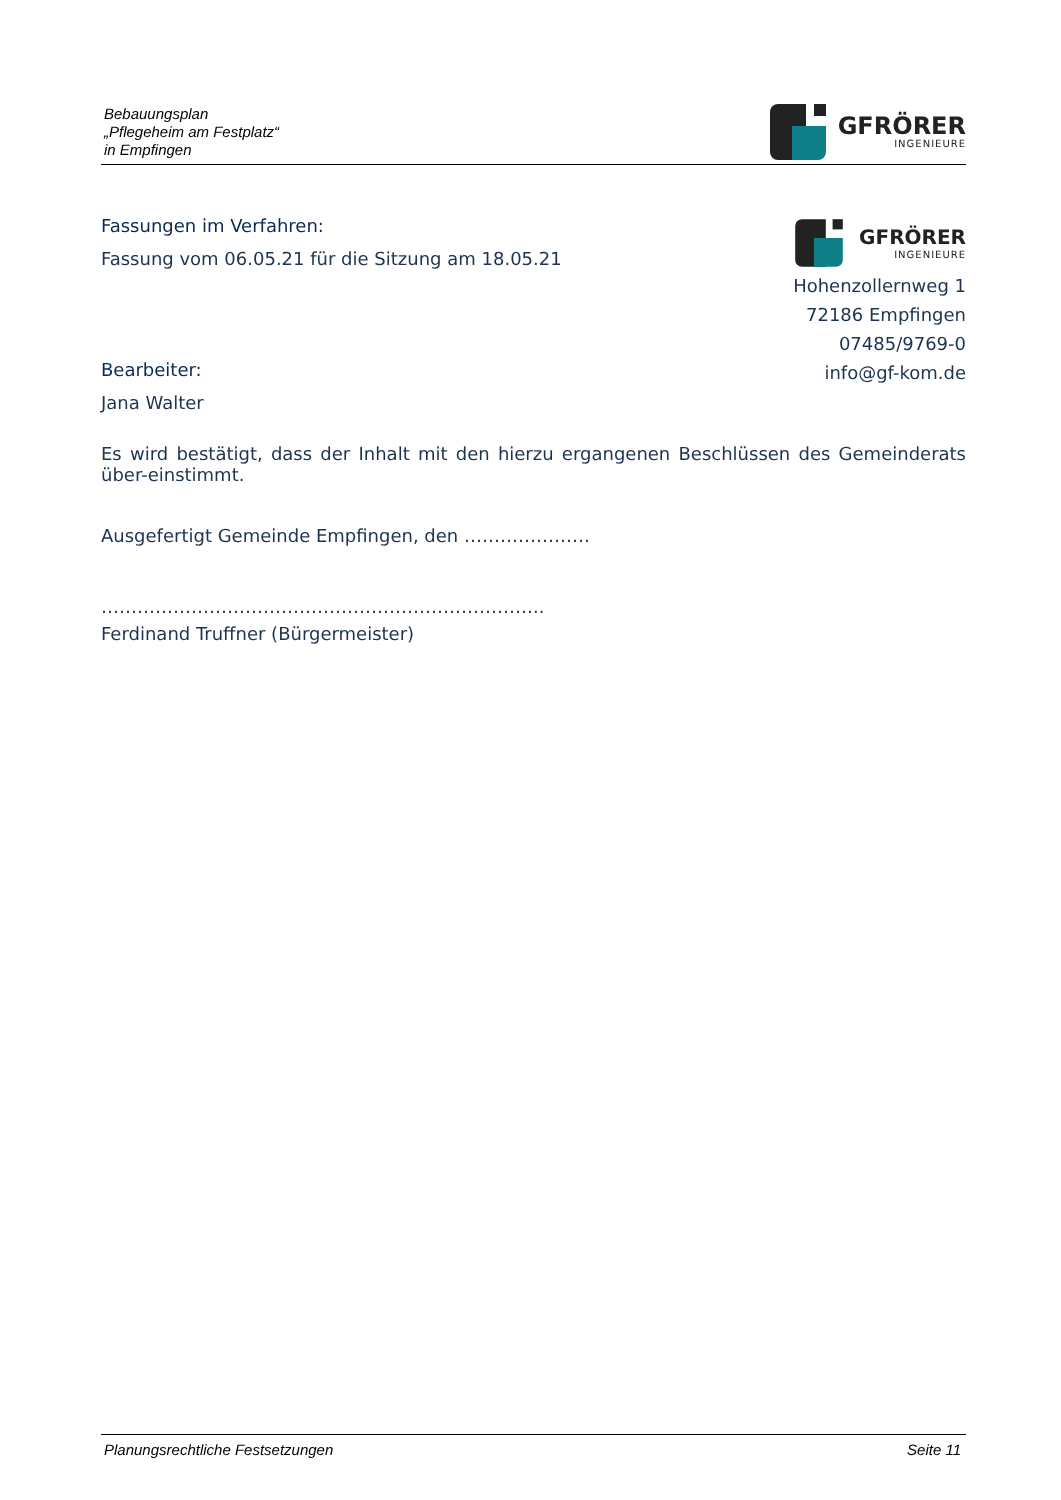Bebauungsplan
„Pflegeheim am Festplatz“
in Empfingen
GFRÖRER
INGENIEURE
GFRÖRER
INGENIEURE
Hohenzollernweg 1
72186 Empfingen
07485/9769-0
info@gf-kom.de
Fassungen im Verfahren:
Fassung vom 06.05.21 für die Sitzung am 18.05.21
Bearbeiter:
Jana Walter
Es wird bestätigt, dass der Inhalt mit den hierzu ergangenen Beschlüssen des Gemeinderats über-einstimmt.
Ausgefertigt Gemeinde Empfingen, den …………………
………………………………………………………………..
Ferdinand Truffner (Bürgermeister)
Planungsrechtliche Festsetzungen Seite 11